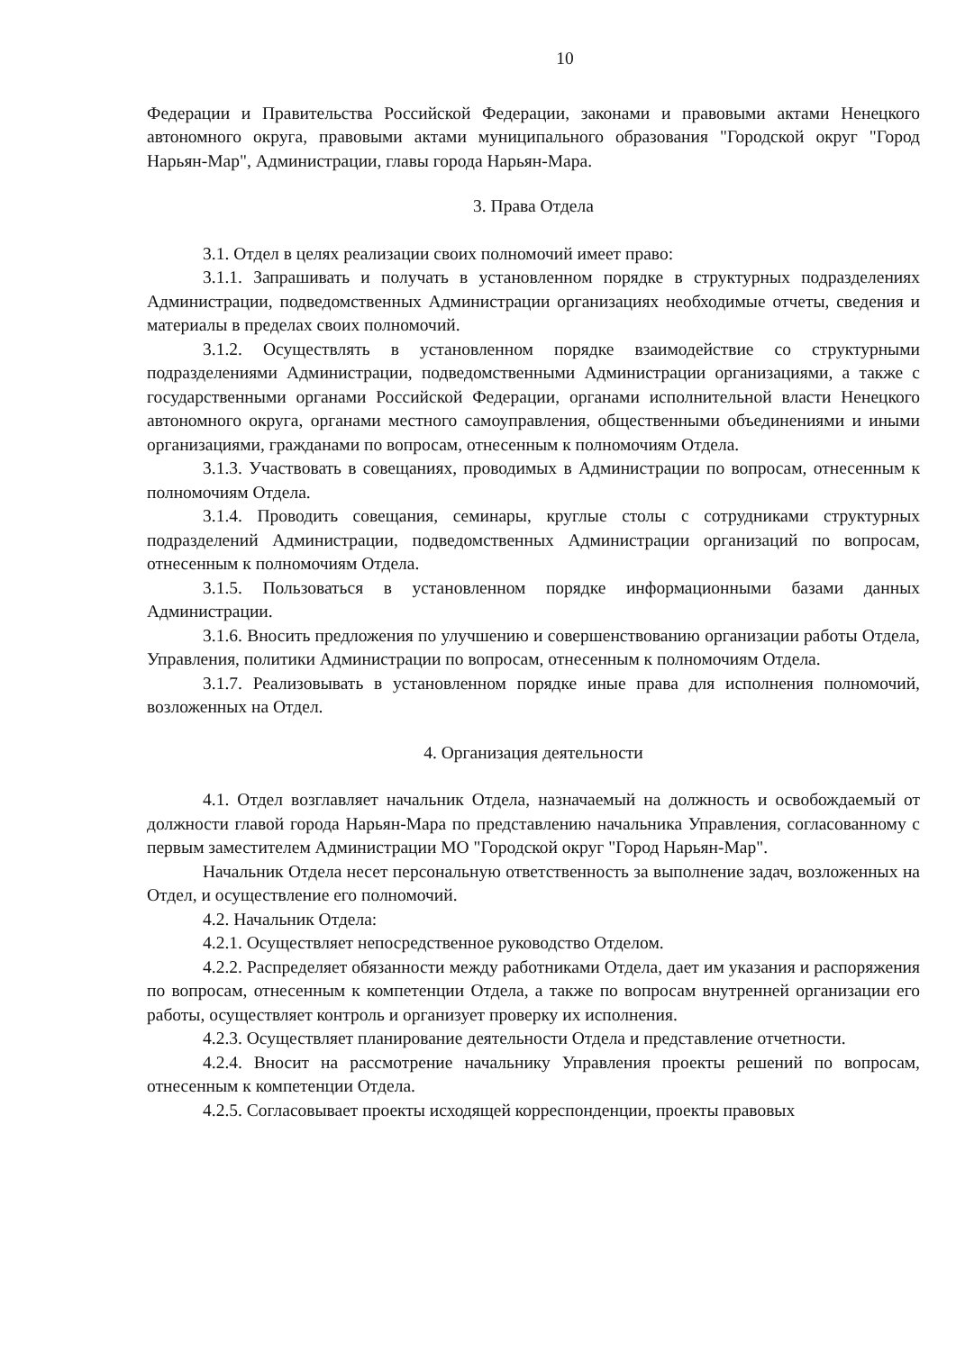10
Федерации и Правительства Российской Федерации, законами и правовыми актами Ненецкого автономного округа, правовыми актами муниципального образования "Городской округ "Город Нарьян-Мар", Администрации, главы города Нарьян-Мара.
3. Права Отдела
3.1. Отдел в целях реализации своих полномочий имеет право:
3.1.1. Запрашивать и получать в установленном порядке в структурных подразделениях Администрации, подведомственных Администрации организациях необходимые отчеты, сведения и материалы в пределах своих полномочий.
3.1.2. Осуществлять в установленном порядке взаимодействие со структурными подразделениями Администрации, подведомственными Администрации организациями, а также с государственными органами Российской Федерации, органами исполнительной власти Ненецкого автономного округа, органами местного самоуправления, общественными объединениями и иными организациями, гражданами по вопросам, отнесенным к полномочиям Отдела.
3.1.3. Участвовать в совещаниях, проводимых в Администрации по вопросам, отнесенным к полномочиям Отдела.
3.1.4. Проводить совещания, семинары, круглые столы с сотрудниками структурных подразделений Администрации, подведомственных Администрации организаций по вопросам, отнесенным к полномочиям Отдела.
3.1.5. Пользоваться в установленном порядке информационными базами данных Администрации.
3.1.6. Вносить предложения по улучшению и совершенствованию организации работы Отдела, Управления, политики Администрации по вопросам, отнесенным к полномочиям Отдела.
3.1.7. Реализовывать в установленном порядке иные права для исполнения полномочий, возложенных на Отдел.
4. Организация деятельности
4.1. Отдел возглавляет начальник Отдела, назначаемый на должность и освобождаемый от должности главой города Нарьян-Мара по представлению начальника Управления, согласованному с первым заместителем Администрации МО "Городской округ "Город Нарьян-Мар".
Начальник Отдела несет персональную ответственность за выполнение задач, возложенных на Отдел, и осуществление его полномочий.
4.2. Начальник Отдела:
4.2.1. Осуществляет непосредственное руководство Отделом.
4.2.2. Распределяет обязанности между работниками Отдела, дает им указания и распоряжения по вопросам, отнесенным к компетенции Отдела, а также по вопросам внутренней организации его работы, осуществляет контроль и организует проверку их исполнения.
4.2.3. Осуществляет планирование деятельности Отдела и представление отчетности.
4.2.4. Вносит на рассмотрение начальнику Управления проекты решений по вопросам, отнесенным к компетенции Отдела.
4.2.5. Согласовывает проекты исходящей корреспонденции, проекты правовых